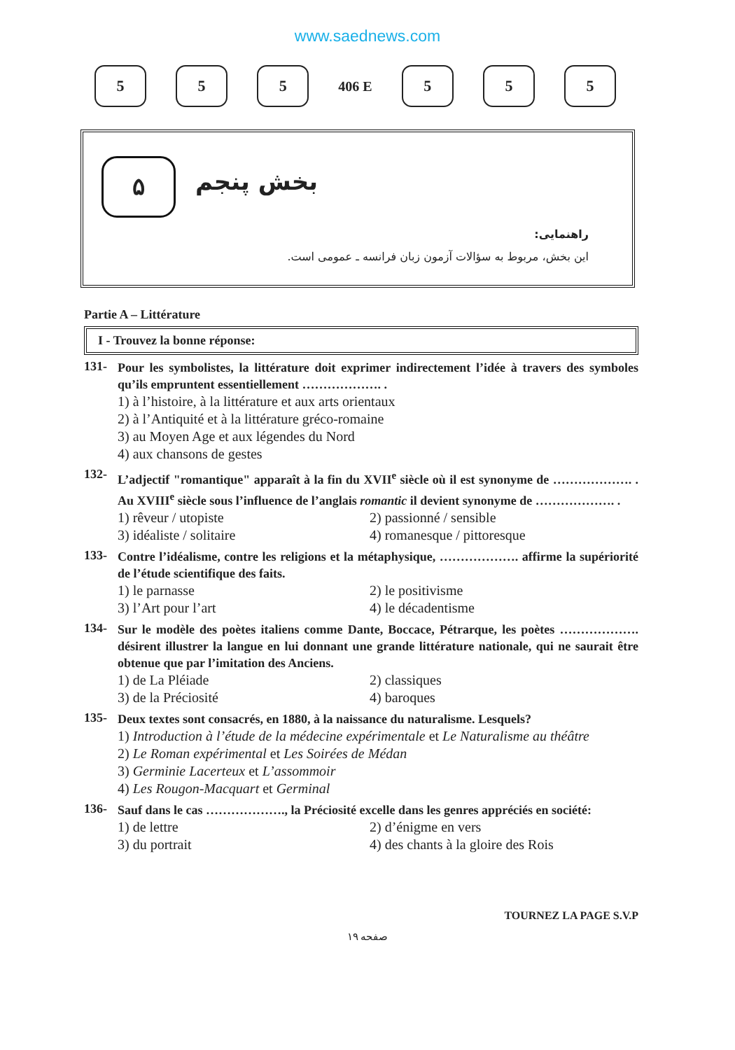www.saednews.com
5 5 5
406 E
5 5 5
۵ بخش پنجم
راهنمایی:
این بخش، مربوط به سؤالات آزمون زبان فرانسه ـ عمومی است.
Partie A – Littérature
I - Trouvez la bonne réponse:
131-
Pour les symbolistes, la littérature doit exprimer indirectement l’idée à travers des symboles qu’ils empruntent essentiellement ………………. .
1) à l’histoire, à la littérature et aux arts orientaux
2) à l’Antiquité et à la littérature gréco-romaine
3) au Moyen Age et aux légendes du Nord
4) aux chansons de gestes
132-
L’adjectif "romantique" apparaît à la fin du XVII<sup>e</sup> siècle où il est synonyme de ………………. . Au XVIII<sup>e</sup> siècle sous l’influence de l’anglais romantic il devient synonyme de ………………. .
1) rêveur / utopiste 2) passionné / sensible 3) idéaliste / solitaire 4) romanesque / pittoresque
133-
Contre l’idéalisme, contre les religions et la métaphysique, ………………. affirme la supériorité de l’étude scientifique des faits.
1) le parnasse 2) le positivisme 3) l’Art pour l’art 4) le décadentisme
134-
Sur le modèle des poètes italiens comme Dante, Boccace, Pétrarque, les poètes ………………. désirent illustrer la langue en lui donnant une grande littérature nationale, qui ne saurait être obtenue que par l’imitation des Anciens.
1) de La Pléiade 2) classiques 3) de la Préciosité 4) baroques
135-
Deux textes sont consacrés, en 1880, à la naissance du naturalisme. Lesquels?
1) Introduction à l’étude de la médecine expérimentale et Le Naturalisme au théâtre
2) Le Roman expérimental et Les Soirées de Médan
3) Germinie Lacerteux et L’assommoir
4) Les Rougon-Macquart et Germinal
136-
Sauf dans le cas ………………., la Préciosité excelle dans les genres appréciés en société:
1) de lettre 2) d’énigme en vers 3) du portrait 4) des chants à la gloire des Rois
TOURNEZ LA PAGE S.V.P
صفحه ۱۹